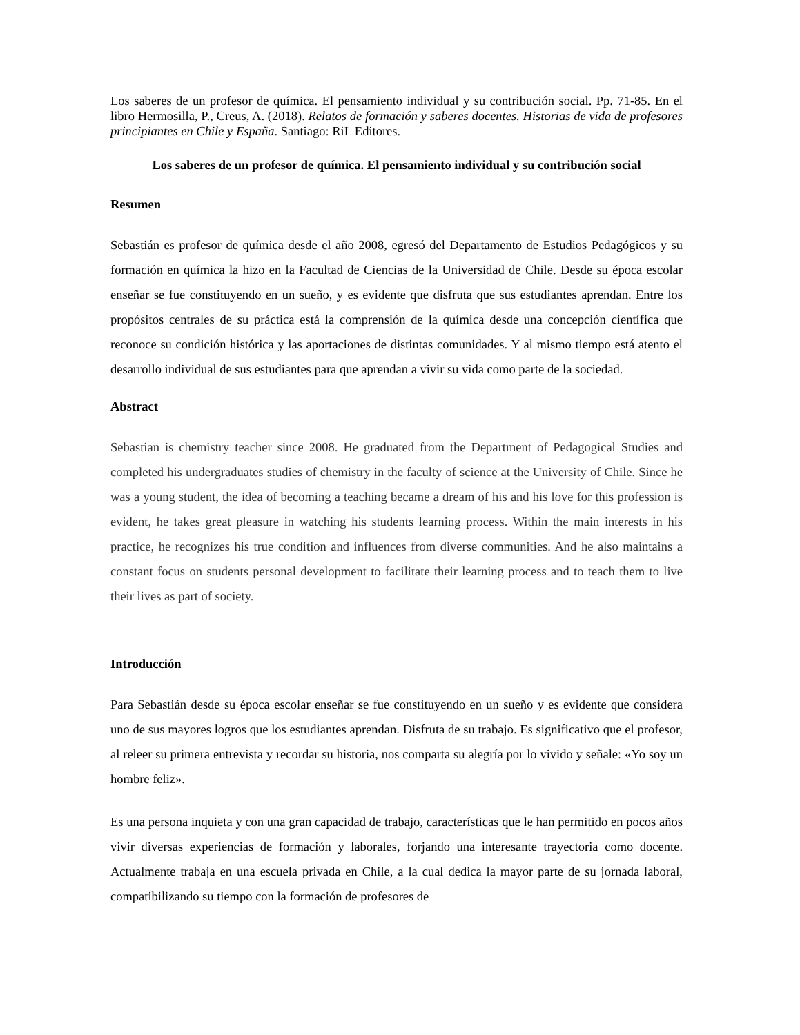Los saberes de un profesor de química. El pensamiento individual y su contribución social. Pp. 71-85. En el libro Hermosilla, P., Creus, A. (2018). Relatos de formación y saberes docentes. Historias de vida de profesores principiantes en Chile y España. Santiago: RiL Editores.
Los saberes de un profesor de química. El pensamiento individual y su contribución social
Resumen
Sebastián es profesor de química desde el año 2008, egresó del Departamento de Estudios Pedagógicos y su formación en química la hizo en la Facultad de Ciencias de la Universidad de Chile. Desde su época escolar enseñar se fue constituyendo en un sueño, y es evidente que disfruta que sus estudiantes aprendan. Entre los propósitos centrales de su práctica está la comprensión de la química desde una concepción científica que reconoce su condición histórica y las aportaciones de distintas comunidades. Y al mismo tiempo está atento el desarrollo individual de sus estudiantes para que aprendan a vivir su vida como parte de la sociedad.
Abstract
Sebastian is chemistry teacher since 2008. He graduated from the Department of Pedagogical Studies and completed his undergraduates studies of chemistry in the faculty of science at the University of Chile. Since he was a young student, the idea of becoming a teaching became a dream of his and his love for this profession is evident, he takes great pleasure in watching his students learning process. Within the main interests in his practice, he recognizes his true condition and influences from diverse communities. And he also maintains a constant focus on students personal development to facilitate their learning process and to teach them to live their lives as part of society.
Introducción
Para Sebastián desde su época escolar enseñar se fue constituyendo en un sueño y es evidente que considera uno de sus mayores logros que los estudiantes aprendan. Disfruta de su trabajo. Es significativo que el profesor, al releer su primera entrevista y recordar su historia, nos comparta su alegría por lo vivido y señale: «Yo soy un hombre feliz».
Es una persona inquieta y con una gran capacidad de trabajo, características que le han permitido en pocos años vivir diversas experiencias de formación y laborales, forjando una interesante trayectoria como docente. Actualmente trabaja en una escuela privada en Chile, a la cual dedica la mayor parte de su jornada laboral, compatibilizando su tiempo con la formación de profesores de